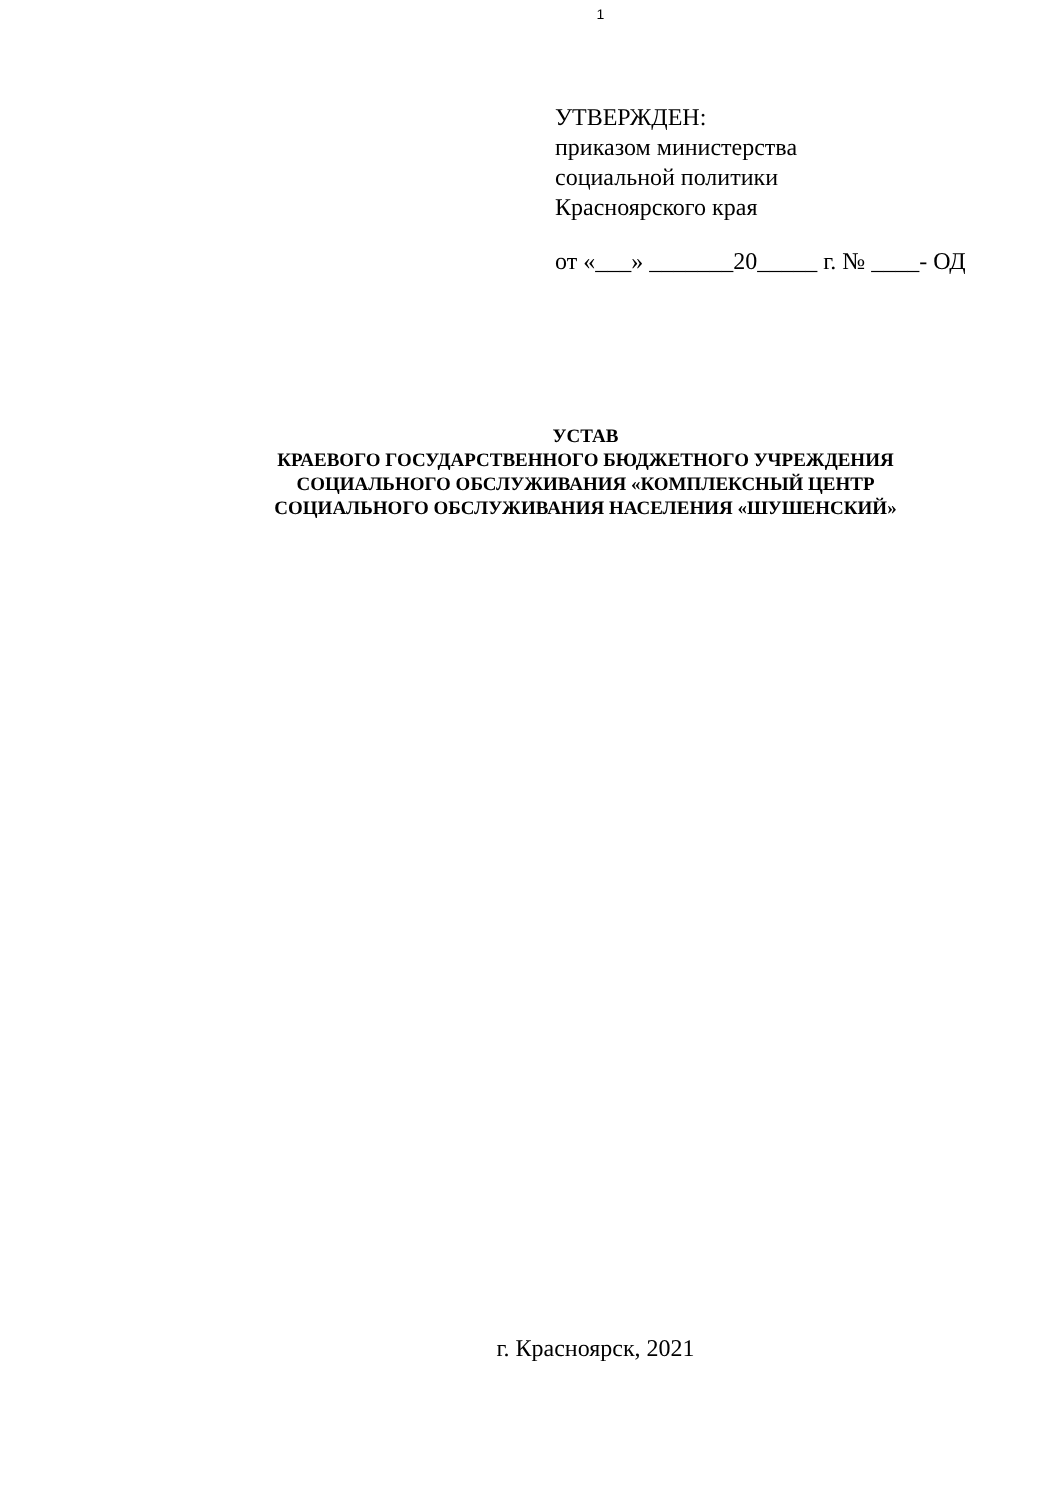1
УТВЕРЖДЕН:
приказом министерства
социальной политики
Красноярского края
от «___» _______20_____ г. № ____- ОД
УСТАВ
КРАЕВОГО ГОСУДАРСТВЕННОГО БЮДЖЕТНОГО УЧРЕЖДЕНИЯ
СОЦИАЛЬНОГО ОБСЛУЖИВАНИЯ «КОМПЛЕКСНЫЙ ЦЕНТР
СОЦИАЛЬНОГО ОБСЛУЖИВАНИЯ НАСЕЛЕНИЯ «ШУШЕНСКИЙ»
г. Красноярск, 2021